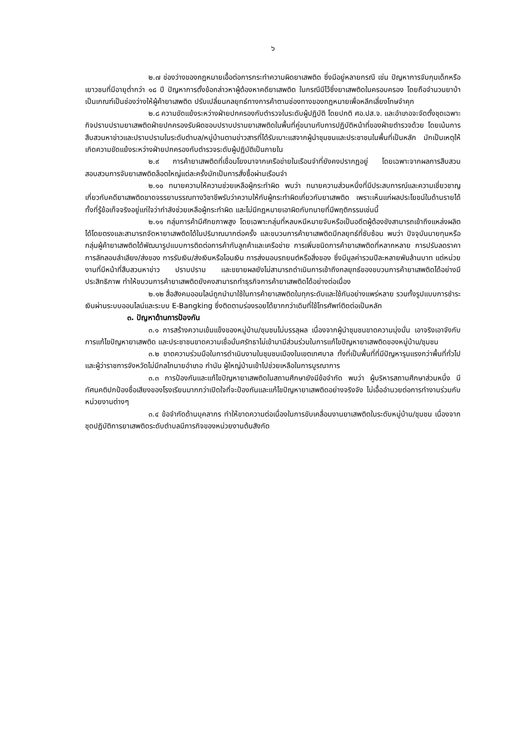๖
๒.๗ ช่องว่างของกฎหมายเอื้อต่อการกระทำความผิดยาเสพติด ซึ่งมีอยู่หลายกรณี เช่น ปัญหาการจับกุมเด็กหรือเยาวชนที่มีอายุต่ำกว่า ๑๘ ปี ปัญหาการตั้งข้อกล่าวหาผู้ต้องหาคดียาเสพติด ในกรณีมีไว้ซึ่งยาเสพติดในครอบครอง โดยถือจำนวนยาบ้าเป็นเกณฑ์เป็นช่องว่างให้ผู้ค้ายาเสพติด ปรับเปลี่ยนกลยุทธ์ทางการค้าตามช่องทางของกฎหมายเพื่อหลีกเลี่ยงโทษจำคุก
๒.๘ ความขัดแย้งระหว่างฝ่ายปกครองกับตำรวจในระดับผู้ปฏิบัติ โดยปกติ ศอ.ปส.จ. และอำเภอจะจัดตั้งชุดเฉพาะกิจปราบปรามยาเสพติดฝ่ายปกครองรับผิดชอบปราบปรามยาเสพติดในพื้นที่คู่ขนานกับการปฏิบัติหน้าที่ของฝ่ายตำรวจด้วย โดยเน้นการสืบสวนหาข่าวและปราบปรามในระดับตำบล/หมู่บ้านตามข่าวสารที่ได้รับเบาะแสจากผู้นำชุมชนและประชาชนในพื้นที่เป็นหลัก มักเป็นเหตุให้เกิดความขัดแย้งระหว่างฝ่ายปกครองกับตำรวจระดับผู้ปฏิบัติเป็นภายใน
๒.๙ การค้ายาเสพติดที่เชื่อมโยงมาจากเครือข่ายในเรือนจำที่ยังคงปรากฏอยู่ โดยเฉพาะจากผลการสืบสวนสอบสวนการจับยาเสพติดล็อตใหญ่แต่ละครั้งมักเป็นการสั่งซื้อผ่านเรือนจำ
๒.๑๐ ทนายความให้ความช่วยเหลือผู้กระทำผิด พบว่า ทนายความส่วนหนึ่งที่มีประสบการณ์และความเชี่ยวชาญเกี่ยวกับคดียาเสพติดขาดจรรยาบรรณทางวิชาชีพรับว่าความให้กับผู้กระทำผิดเกี่ยวกับยาเสพติด เพราะเห็นแก่ผลประโยชน์ในด้านรายได้ทั้งที่รู้ข้อเท็จจริงอยู่แก่ใจว่ากำลังช่วยเหลือผู้กระทำผิด และไม่มีกฎหมายเอาผิดกับทนายที่มีพฤติกรรมเช่นนี้
๒.๑๑ กลุ่มการค้ามีศักยภาพสูง โดยเฉพาะกลุ่มที่หลบหนีหมายจับหรือเป็นอดีตผู้ต้องขังสามารถเข้าถึงแหล่งผลิตได้โดยตรงและสามารถจัดหายาเสพติดได้ในปริมาณมากต่อครั้ง และขบวนการค้ายาเสพติดมีกลยุทธ์ที่ซับซ้อน พบว่า ปัจจุบันนายทุนหรือกลุ่มผู้ค้ายาเสพติดได้พัฒนารูปแบบการติดต่อการค้ากับลูกค้าและเครือข่าย การเพิ่มชนิดการค้ายาเสพติดที่หลากหลาย การปรับลดราคา การลักลอบลำเลียง/ส่งของ การรับเงิน/ส่งเงินหรือโอนเงิน การส่งมอบรถยนต์หรือสิ่งของ ซึ่งมีมูลค่ารวมปีละหลายพันล้านบาท แต่หน่วยงานที่มีหน้าที่สืบสวนหาข่าว ปราบปราม และขยายผลยังไม่สามารถดำเนินการเข้าถึงกลยุทธ์ของขบวนการค้ายาเสพติดได้อย่างมีประสิทธิภาพ ทำให้ขบวนการค้ายาเสพติดยังคงสามารถทำธุรกิจการค้ายาเสพติดได้อย่างต่อเนื่อง
๒.๑๒ สื่อสังคมออนไลน์ถูกนำมาใช้ในการค้ายาเสพติดในทุกระดับและใช้กันอย่างแพร่หลาย รวมทั้งรูปแบบการชำระเงินผ่านระบบออนไลน์และระบบ E-Bangking ซึ่งติดตามร่องรอยได้ยากกว่าเดิมที่ใช้โทรศัพท์ติดต่อเป็นหลัก
๓. ปัญหาด้านการป้องกัน
๓.๑ การสร้างความเข้มแข็งของหมู่บ้าน/ชุมชนไม่บรรลุผล เนื่องจากผู้นำชุมชนขาดความมุ่งมั่น เอาจริงเอาจังกับการแก้ไขปัญหายาเสพติด และประชาชนขาดความเชื่อมั่นศรัทธาไม่เข้ามามีส่วนร่วมในการแก้ไขปัญหายาเสพติดของหมู่บ้าน/ชุมชน
๓.๒ ขาดความร่วมมือในการดำเนินงานในชุมชนเมืองในเขตเทศบาล ทั้งที่เป็นพื้นที่ที่มีปัญหารุนแรงกว่าพื้นที่ทั่วไป และผู้ว่าราชการจังหวัดไม่มีกลไกนายอำเภอ กำนัน ผู้ใหญ่บ้านเข้าไปช่วยเหลือในการบูรณาการ
๓.๓ การป้องกันและแก้ไขปัญหายาเสพติดในสถานศึกษายังมีข้อจำกัด พบว่า ผู้บริหารสถานศึกษาส่วนหนึ่ง มีทัศนคติปกป้องชื่อเสียงของโรงเรียนมากกว่าเปิดใจที่จะป้องกันและแก้ไขปัญหายาเสพติดอย่างจริงจัง ไม่เอื้ออำนวยต่อการทำงานร่วมกับหน่วยงานต่างๆ
๓.๔ ข้อจำกัดด้านบุคลากร ทำให้ขาดความต่อเนื่องในการขับเคลื่อนงานยาเสพติดในระดับหมู่บ้าน/ชุมชน เนื่องจากชุดปฏิบัติการยาเสพติดระดับตำบลมีภารกิจของหน่วยงานต้นสังกัด